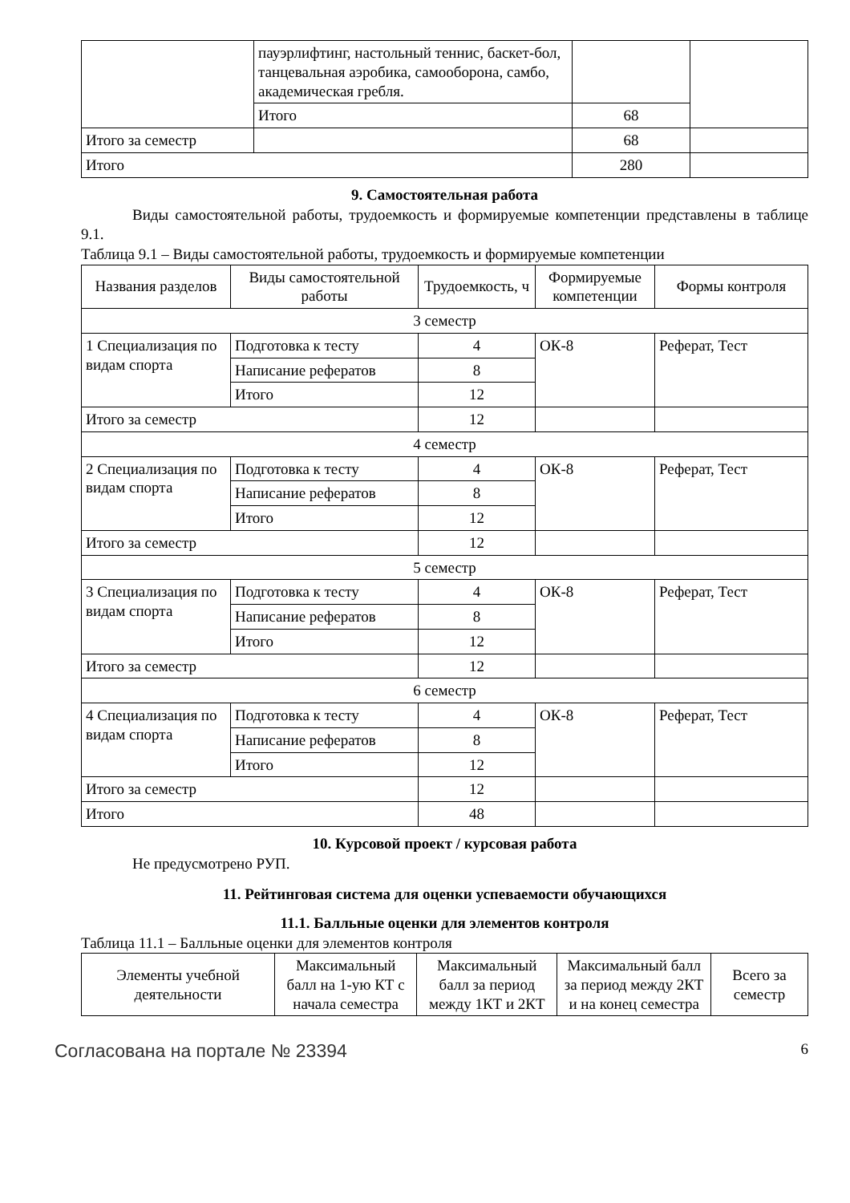| | пауэрлифтинг, настольный теннис, баскет-бол, танцевальная аэробика, самооборона, самбо, академическая гребля. | | |
| | Итого | 68 | |
| Итого за семестр | | 68 | |
| Итого | | 280 | |
9. Самостоятельная работа
Виды самостоятельной работы, трудоемкость и формируемые компетенции представлены в таблице 9.1.
Таблица 9.1 – Виды самостоятельной работы, трудоемкость и формируемые компетенции
| Названия разделов | Виды самостоятельной работы | Трудоемкость, ч | Формируемые компетенции | Формы контроля |
| --- | --- | --- | --- | --- |
| 3 семестр | | | | |
| 1 Специализация по видам спорта | Подготовка к тесту | 4 | ОК-8 | Реферат, Тест |
| | Написание рефератов | 8 | | |
| | Итого | 12 | | |
| Итого за семестр | | 12 | | |
| 4 семестр | | | | |
| 2 Специализация по видам спорта | Подготовка к тесту | 4 | ОК-8 | Реферат, Тест |
| | Написание рефератов | 8 | | |
| | Итого | 12 | | |
| Итого за семестр | | 12 | | |
| 5 семестр | | | | |
| 3 Специализация по видам спорта | Подготовка к тесту | 4 | ОК-8 | Реферат, Тест |
| | Написание рефератов | 8 | | |
| | Итого | 12 | | |
| Итого за семестр | | 12 | | |
| 6 семестр | | | | |
| 4 Специализация по видам спорта | Подготовка к тесту | 4 | ОК-8 | Реферат, Тест |
| | Написание рефератов | 8 | | |
| | Итого | 12 | | |
| Итого за семестр | | 12 | | |
| Итого | | 48 | | |
10. Курсовой проект / курсовая работа
Не предусмотрено РУП.
11. Рейтинговая система для оценки успеваемости обучающихся
11.1. Балльные оценки для элементов контроля
Таблица 11.1 – Балльные оценки для элементов контроля
| Элементы учебной деятельности | Максимальный балл на 1-ую КТ с начала семестра | Максимальный балл за период между 1КТ и 2КТ | Максимальный балл за период между 2КТ и на конец семестра | Всего за семестр |
| --- | --- | --- | --- | --- |
Согласована на портале № 23394 6